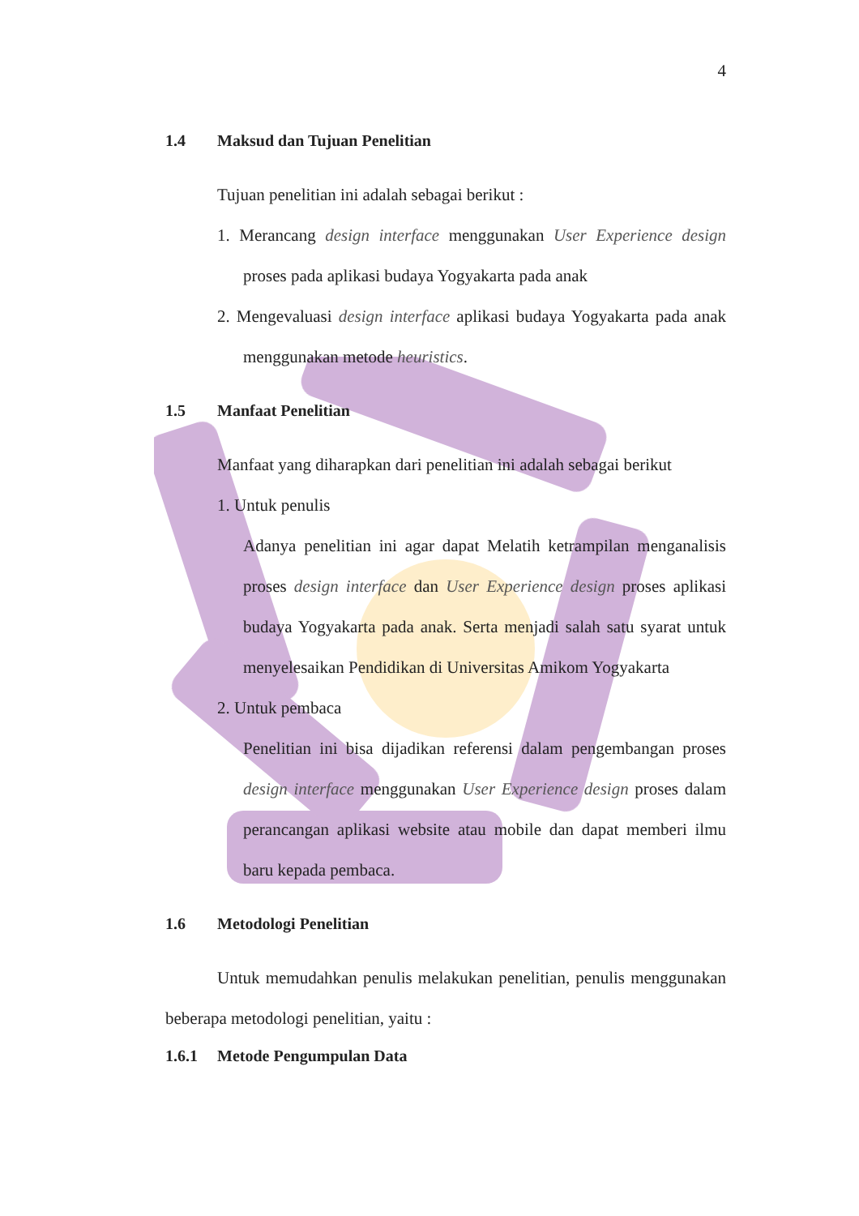4
1.4 Maksud dan Tujuan Penelitian
Tujuan penelitian ini adalah sebagai berikut :
1. Merancang design interface menggunakan User Experience design proses pada aplikasi budaya Yogyakarta pada anak
2. Mengevaluasi design interface aplikasi budaya Yogyakarta pada anak menggunakan metode heuristics.
1.5 Manfaat Penelitian
Manfaat yang diharapkan dari penelitian ini adalah sebagai berikut
1. Untuk penulis
Adanya penelitian ini agar dapat Melatih ketrampilan menganalisis proses design interface dan User Experience design proses aplikasi budaya Yogyakarta pada anak. Serta menjadi salah satu syarat untuk menyelesaikan Pendidikan di Universitas Amikom Yogyakarta
2. Untuk pembaca
Penelitian ini bisa dijadikan referensi dalam pengembangan proses design interface menggunakan User Experience design proses dalam perancangan aplikasi website atau mobile dan dapat memberi ilmu baru kepada pembaca.
1.6 Metodologi Penelitian
Untuk memudahkan penulis melakukan penelitian, penulis menggunakan beberapa metodologi penelitian, yaitu :
1.6.1 Metode Pengumpulan Data